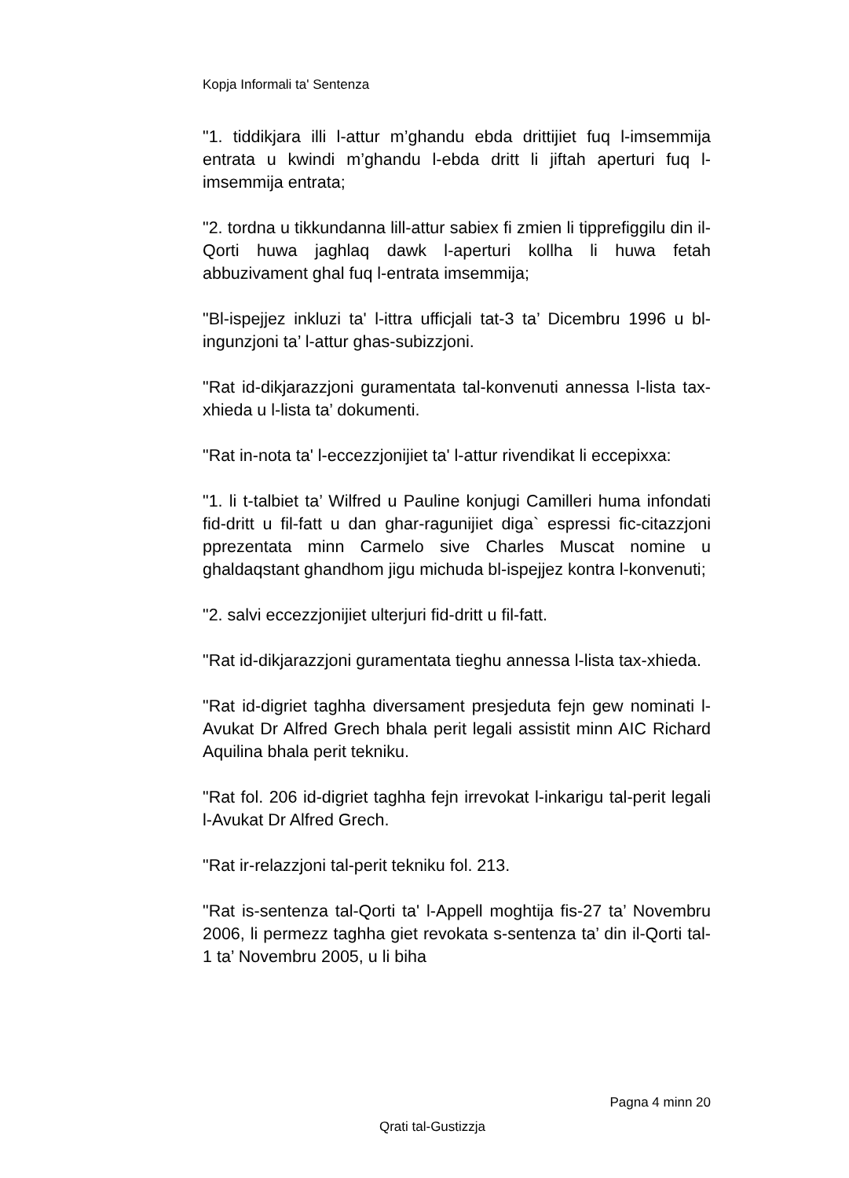Kopja Informali ta' Sentenza
"1. tiddikjara illi l-attur m’ghandu ebda drittijiet fuq l-imsemmija entrata u kwindi m’ghandu l-ebda dritt li jiftah aperturi fuq l-imsemmija entrata;
"2. tordna u tikkundanna lill-attur sabiex fi zmien li tipprefiggilu din il-Qorti huwa jaghlaq dawk l-aperturi kollha li huwa fetah abbuzivament ghal fuq l-entrata imsemmija;
"Bl-ispejjez inkluzi ta' l-ittra ufficjali tat-3 ta’ Dicembru 1996 u bl-ingunzjoni ta’ l-attur ghas-subizzjoni.
"Rat id-dikjarazzjoni guramentata tal-konvenuti annessa l-lista tax-xhieda u l-lista ta’ dokumenti.
"Rat in-nota ta' l-eccezzjonijiet ta' l-attur rivendikat li eccepixxa:
"1. li t-talbiet ta’ Wilfred u Pauline konjugi Camilleri huma infondati fid-dritt u fil-fatt u dan ghar-ragunijiet diga` espressi fic-citazzjoni pprezentata minn Carmelo sive Charles Muscat nomine u ghaldaqstant ghandhom jigu michuda bl-ispejjez kontra l-konvenuti;
"2. salvi eccezzjonijiet ulterjuri fid-dritt u fil-fatt.
"Rat id-dikjarazzjoni guramentata tieghu annessa l-lista tax-xhieda.
"Rat id-digriet taghha diversament presjeduta fejn gew nominati l-Avukat Dr Alfred Grech bhala perit legali assistit minn AIC Richard Aquilina bhala perit tekniku.
"Rat fol. 206 id-digriet taghha fejn irrevokat l-inkarigu tal-perit legali l-Avukat Dr Alfred Grech.
"Rat ir-relazzjoni tal-perit tekniku fol. 213.
"Rat is-sentenza tal-Qorti ta' l-Appell moghtija fis-27 ta’ Novembru 2006, li permezz taghha giet revokata s-sentenza ta’ din il-Qorti tal-1 ta’ Novembru 2005, u li biha
Pagna 4 minn 20
Qrati tal-Gustizzja